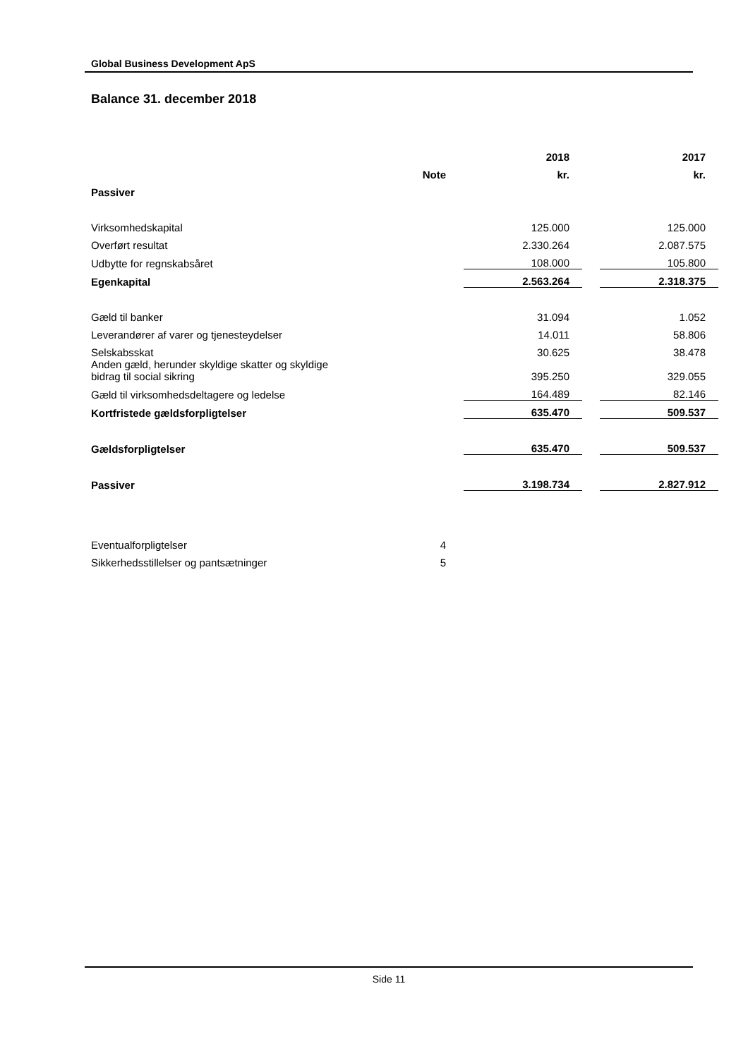Global Business Development ApS
Balance 31. december 2018
| | | | 2018 | | 2017 |
| --- | --- | --- | --- | --- | --- |
| | Note | | kr. | | kr. |
| Passiver | | | | | |
| Virksomhedskapital | | | 125.000 | | 125.000 |
| Overført resultat | | | 2.330.264 | | 2.087.575 |
| Udbytte for regnskabsåret | | | 108.000 | | 105.800 |
| Egenkapital | | | 2.563.264 | | 2.318.375 |
| Gæld til banker | | | 31.094 | | 1.052 |
| Leverandører af varer og tjenesteydelser | | | 14.011 | | 58.806 |
| Selskabsskat | | | 30.625 | | 38.478 |
| Anden gæld, herunder skyldige skatter og skyldige bidrag til social sikring | | | 395.250 | | 329.055 |
| Gæld til virksomhedsdeltagere og ledelse | | | 164.489 | | 82.146 |
| Kortfristede gældsforpligtelser | | | 635.470 | | 509.537 |
| Gældsforpligtelser | | | 635.470 | | 509.537 |
| Passiver | | | 3.198.734 | | 2.827.912 |
| Eventualforpligtelser | 4 | | | | |
| Sikkerhedsstillelser og pantsætninger | 5 | | | | |
Side 11